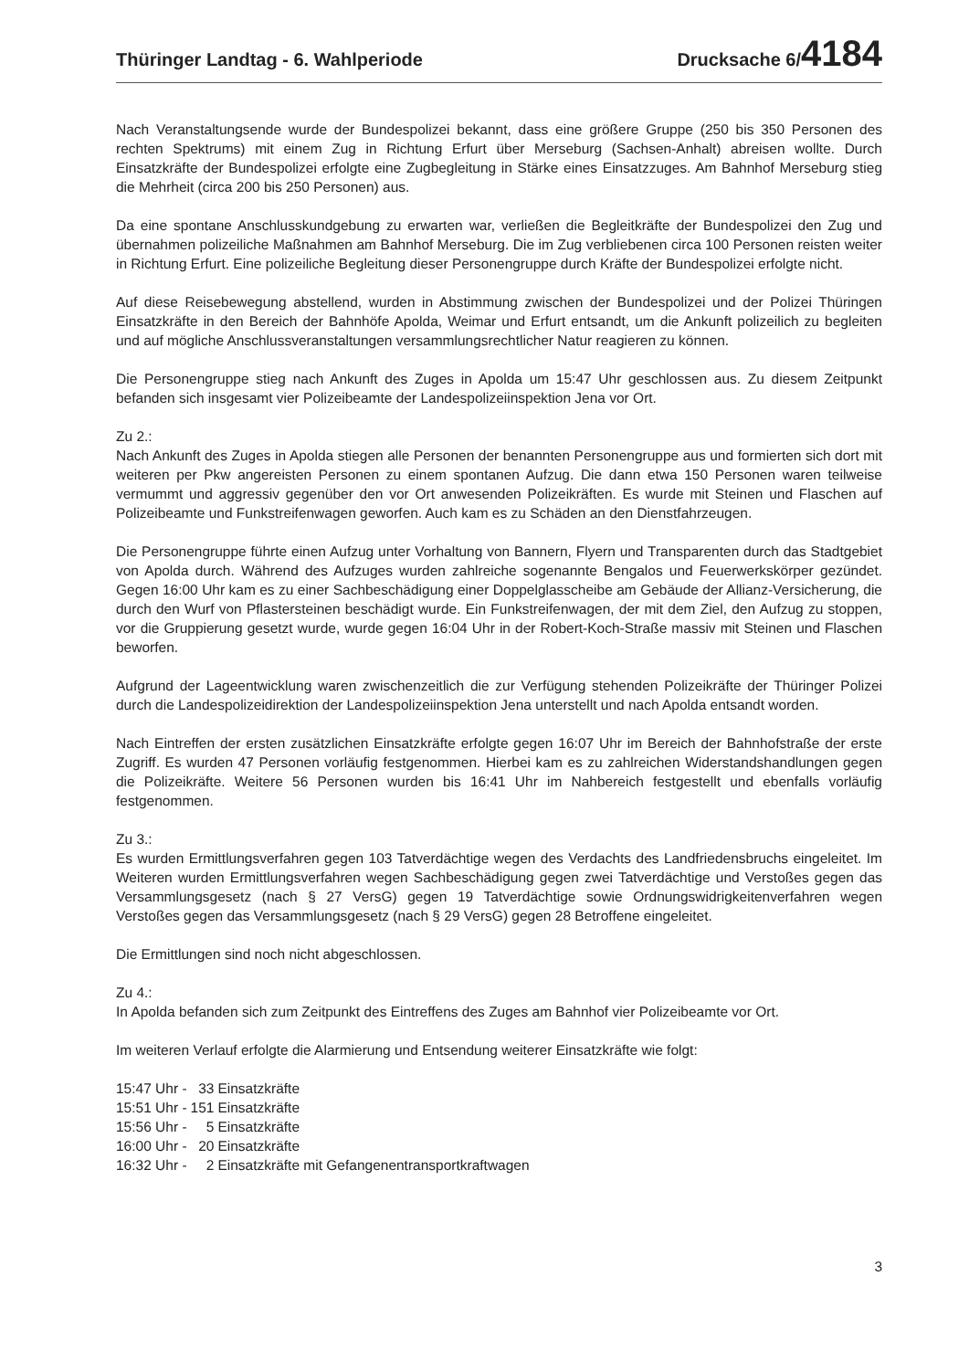Thüringer Landtag - 6. Wahlperiode
Drucksache 6/4184
Nach Veranstaltungsende wurde der Bundespolizei bekannt, dass eine größere Gruppe (250 bis 350 Personen des rechten Spektrums) mit einem Zug in Richtung Erfurt über Merseburg (Sachsen-Anhalt) abreisen wollte. Durch Einsatzkräfte der Bundespolizei erfolgte eine Zugbegleitung in Stärke eines Einsatzzuges. Am Bahnhof Merseburg stieg die Mehrheit (circa 200 bis 250 Personen) aus.
Da eine spontane Anschlusskundgebung zu erwarten war, verließen die Begleitkräfte der Bundespolizei den Zug und übernahmen polizeiliche Maßnahmen am Bahnhof Merseburg. Die im Zug verbliebenen circa 100 Personen reisten weiter in Richtung Erfurt. Eine polizeiliche Begleitung dieser Personengruppe durch Kräfte der Bundespolizei erfolgte nicht.
Auf diese Reisebewegung abstellend, wurden in Abstimmung zwischen der Bundespolizei und der Polizei Thüringen Einsatzkräfte in den Bereich der Bahnhöfe Apolda, Weimar und Erfurt entsandt, um die Ankunft polizeilich zu begleiten und auf mögliche Anschlussveranstaltungen versammlungsrechtlicher Natur reagieren zu können.
Die Personengruppe stieg nach Ankunft des Zuges in Apolda um 15:47 Uhr geschlossen aus. Zu diesem Zeitpunkt befanden sich insgesamt vier Polizeibeamte der Landespolizeiinspektion Jena vor Ort.
Zu 2.:
Nach Ankunft des Zuges in Apolda stiegen alle Personen der benannten Personengruppe aus und formierten sich dort mit weiteren per Pkw angereisten Personen zu einem spontanen Aufzug. Die dann etwa 150 Personen waren teilweise vermummt und aggressiv gegenüber den vor Ort anwesenden Polizeikräften. Es wurde mit Steinen und Flaschen auf Polizeibeamte und Funkstreifenwagen geworfen. Auch kam es zu Schäden an den Dienstfahrzeugen.
Die Personengruppe führte einen Aufzug unter Vorhaltung von Bannern, Flyern und Transparenten durch das Stadtgebiet von Apolda durch. Während des Aufzuges wurden zahlreiche sogenannte Bengalos und Feuerwerkskörper gezündet. Gegen 16:00 Uhr kam es zu einer Sachbeschädigung einer Doppelglasscheibe am Gebäude der Allianz-Versicherung, die durch den Wurf von Pflastersteinen beschädigt wurde. Ein Funkstreifenwagen, der mit dem Ziel, den Aufzug zu stoppen, vor die Gruppierung gesetzt wurde, wurde gegen 16:04 Uhr in der Robert-Koch-Straße massiv mit Steinen und Flaschen beworfen.
Aufgrund der Lageentwicklung waren zwischenzeitlich die zur Verfügung stehenden Polizeikräfte der Thüringer Polizei durch die Landespolizeidirektion der Landespolizeiinspektion Jena unterstellt und nach Apolda entsandt worden.
Nach Eintreffen der ersten zusätzlichen Einsatzkräfte erfolgte gegen 16:07 Uhr im Bereich der Bahnhofstraße der erste Zugriff. Es wurden 47 Personen vorläufig festgenommen. Hierbei kam es zu zahlreichen Widerstandshandlungen gegen die Polizeikräfte. Weitere 56 Personen wurden bis 16:41 Uhr im Nahbereich festgestellt und ebenfalls vorläufig festgenommen.
Zu 3.:
Es wurden Ermittlungsverfahren gegen 103 Tatverdächtige wegen des Verdachts des Landfriedensbruchs eingeleitet. Im Weiteren wurden Ermittlungsverfahren wegen Sachbeschädigung gegen zwei Tatverdächtige und Verstoßes gegen das Versammlungsgesetz (nach § 27 VersG) gegen 19 Tatverdächtige sowie Ordnungswidrigkeitenverfahren wegen Verstoßes gegen das Versammlungsgesetz (nach § 29 VersG) gegen 28 Betroffene eingeleitet.
Die Ermittlungen sind noch nicht abgeschlossen.
Zu 4.:
In Apolda befanden sich zum Zeitpunkt des Eintreffens des Zuges am Bahnhof vier Polizeibeamte vor Ort.
Im weiteren Verlauf erfolgte die Alarmierung und Entsendung weiterer Einsatzkräfte wie folgt:
| 15:47 Uhr - | 33 | Einsatzkräfte |
| 15:51 Uhr - | 151 | Einsatzkräfte |
| 15:56 Uhr - | 5 | Einsatzkräfte |
| 16:00 Uhr - | 20 | Einsatzkräfte |
| 16:32 Uhr - | 2 | Einsatzkräfte mit Gefangenentransportkraftwagen |
3